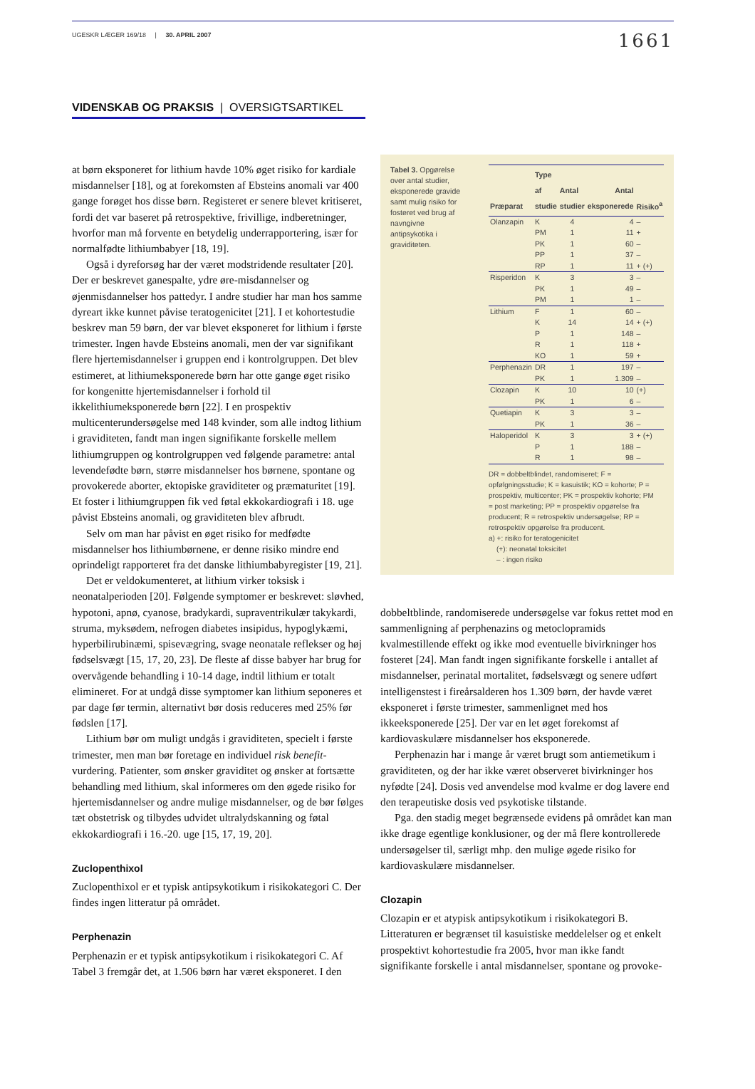UGESKR LÆGER 169/18 | 30. APRIL 2007 1661
VIDENSKAB OG PRAKSIS | OVERSIGTSARTIKEL
at børn eksponeret for lithium havde 10% øget risiko for kardiale misdannelser [18], og at forekomsten af Ebsteins anomali var 400 gange forøget hos disse børn. Registeret er senere blevet kritiseret, fordi det var baseret på retrospektive, frivillige, indberetninger, hvorfor man må forvente en betydelig underrapportering, især for normalfødte lithiumbabyer [18, 19].
Også i dyreforsøg har der været modstridende resultater [20]. Der er beskrevet ganespalte, ydre øre-misdannelser og øjenmisdannelser hos pattedyr. I andre studier har man hos samme dyreart ikke kunnet påvise teratogenicitet [21]. I et kohortestudie beskrev man 59 børn, der var blevet eksponeret for lithium i første trimester. Ingen havde Ebsteins anomali, men der var signifikant flere hjertemisdannelser i gruppen end i kontrolgruppen. Det blev estimeret, at lithiumeksponerede børn har otte gange øget risiko for kongenitte hjertemisdannelser i forhold til ikkelithiumeksponerede børn [22]. I en prospektiv multicenterundersøgelse med 148 kvinder, som alle indtog lithium i graviditeten, fandt man ingen signifikante forskelle mellem lithiumgruppen og kontrolgruppen ved følgende parametre: antal levendefødte børn, større misdannelser hos børnene, spontane og provokerede aborter, ektopiske graviditeter og præmaturitet [19]. Et foster i lithiumgruppen fik ved føtal ekkokardiografi i 18. uge påvist Ebsteins anomali, og graviditeten blev afbrudt.
Selv om man har påvist en øget risiko for medfødte misdannelser hos lithiumbørnene, er denne risiko mindre end oprindeligt rapporteret fra det danske lithiumbabyregister [19, 21].
Det er veldokumenteret, at lithium virker toksisk i neonatalperioden [20]. Følgende symptomer er beskrevet: sløvhed, hypotoni, apnø, cyanose, bradykardi, supraventrikulær takykardi, struma, myksødem, nefrogen diabetes insipidus, hypoglykæmi, hyperbilirubinæmi, spisevægring, svage neonatale reflekser og høj fødselsvægt [15, 17, 20, 23]. De fleste af disse babyer har brug for overvågende behandling i 10-14 dage, indtil lithium er totalt elimineret. For at undgå disse symptomer kan lithium seponeres et par dage før termin, alternativt bør dosis reduceres med 25% før fødslen [17].
Lithium bør om muligt undgås i graviditeten, specielt i første trimester, men man bør foretage en individuel risk benefit-vurdering. Patienter, som ønsker graviditet og ønsker at fortsætte behandling med lithium, skal informeres om den øgede risiko for hjertemisdannelser og andre mulige misdannelser, og de bør følges tæt obstetrisk og tilbydes udvidet ultralydskanning og føtal ekkokardiografi i 16.-20. uge [15, 17, 19, 20].
Zuclopenthixol
Zuclopenthixol er et typisk antipsykotikum i risikokategori C. Der findes ingen litteratur på området.
Perphenazin
Perphenazin er et typisk antipsykotikum i risikokategori C. Af Tabel 3 fremgår det, at 1.506 børn har været eksponeret. I den
Tabel 3. Opgørelse over antal studier, eksponerede gravide samt mulig risiko for fosteret ved brug af navngivne antipsykotika i graviditeten.
| Præparat | Type af studie | Antal studier | Antal eksponerede | Risiko<sup>a</sup> |
| --- | --- | --- | --- | --- |
| Olanzapin | K | 4 | 4 | – |
| | PM | 1 | 11 | + |
| | PK | 1 | 60 | – |
| | PP | 1 | 37 | – |
| | RP | 1 | 11 | + (+) |
| Risperidon | K | 3 | 3 | – |
| | PK | 1 | 49 | – |
| | PM | 1 | 1 | – |
| Lithium | F | 1 | 60 | – |
| | K | 14 | 14 | + (+) |
| | P | 1 | 148 | – |
| | R | 1 | 118 | + |
| | KO | 1 | 59 | + |
| Perphenazin | DR | 1 | 197 | – |
| | PK | 1 | 1.309 | – |
| Clozapin | K | 10 | 10 | (+) |
| | PK | 1 | 6 | – |
| Quetiapin | K | 3 | 3 | – |
| | PK | 1 | 36 | – |
| Haloperidol | K | 3 | 3 | + (+) |
| | P | 1 | 188 | – |
| | R | 1 | 98 | – |
DR = dobbeltblindet, randomiseret; F = opfølgningsstudie; K = kasuistik; KO = kohorte; P = prospektiv, multicenter; PK = prospektiv kohorte; PM = post marketing; PP = prospektiv opgørelse fra producent; R = retrospektiv undersøgelse; RP = retrospektiv opgørelse fra producent.
a) +: risiko for teratogenicitet
(+): neonatal toksicitet
– : ingen risiko
dobbeltblinde, randomiserede undersøgelse var fokus rettet mod en sammenligning af perphenazins og metoclopramids kvalmestillende effekt og ikke mod eventuelle bivirkninger hos fosteret [24]. Man fandt ingen signifikante forskelle i antallet af misdannelser, perinatal mortalitet, fødselsvægt og senere udført intelligenstest i fireårsalderen hos 1.309 børn, der havde været eksponeret i første trimester, sammenlignet med hos ikkeeksponerede [25]. Der var en let øget forekomst af kardiovaskulære misdannelser hos eksponerede.
Perphenazin har i mange år været brugt som antiemetikum i graviditeten, og der har ikke været observeret bivirkninger hos nyfødte [24]. Dosis ved anvendelse mod kvalme er dog lavere end den terapeutiske dosis ved psykotiske tilstande.
Pga. den stadig meget begrænsede evidens på området kan man ikke drage egentlige konklusioner, og der må flere kontrollerede undersøgelser til, særligt mhp. den mulige øgede risiko for kardiovaskulære misdannelser.
Clozapin
Clozapin er et atypisk antipsykotikum i risikokategori B. Litteraturen er begrænset til kasuistiske meddelelser og et enkelt prospektivt kohortestudie fra 2005, hvor man ikke fandt signifikante forskelle i antal misdannelser, spontane og provoke-